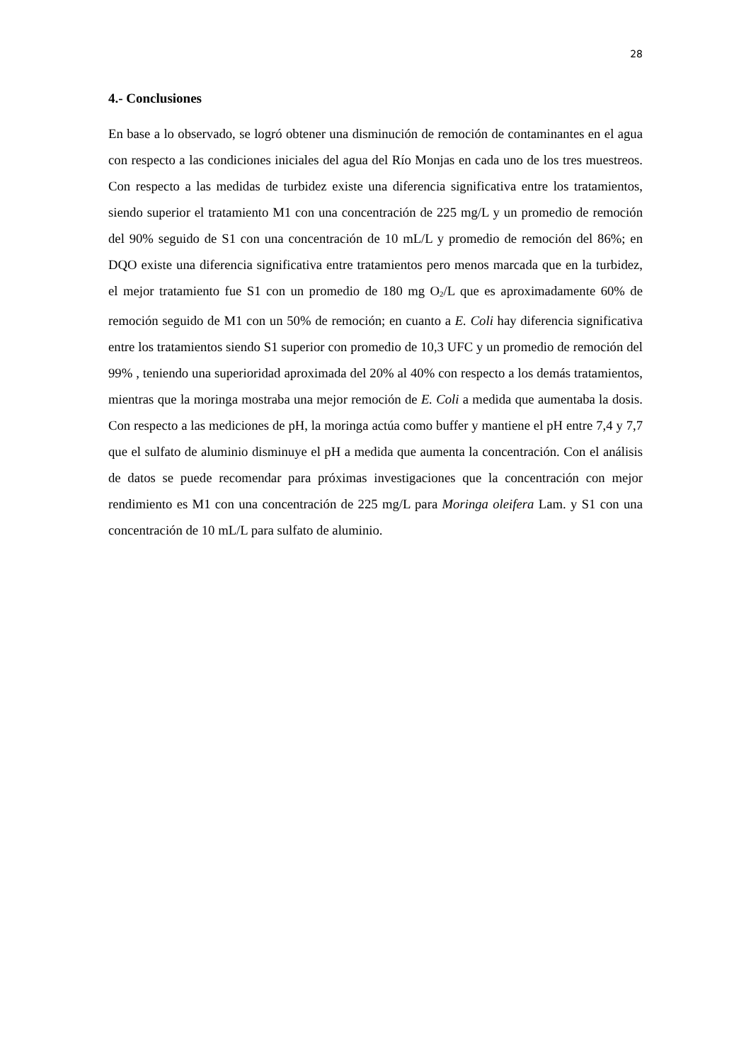28
4.- Conclusiones
En base a lo observado, se logró obtener una disminución de remoción de contaminantes en el agua con respecto a las condiciones iniciales del agua del Río Monjas en cada uno de los tres muestreos. Con respecto a las medidas de turbidez existe una diferencia significativa entre los tratamientos, siendo superior el tratamiento M1 con una concentración de 225 mg/L y un promedio de remoción del 90% seguido de S1 con una concentración de 10 mL/L y promedio de remoción del 86%; en DQO existe una diferencia significativa entre tratamientos pero menos marcada que en la turbidez, el mejor tratamiento fue S1 con un promedio de 180 mg O<sub>2</sub>/L que es aproximadamente 60% de remoción seguido de M1 con un 50% de remoción; en cuanto a E. Coli hay diferencia significativa entre los tratamientos siendo S1 superior con promedio de 10,3 UFC y un promedio de remoción del 99% , teniendo una superioridad aproximada del 20% al 40% con respecto a los demás tratamientos, mientras que la moringa mostraba una mejor remoción de E. Coli a medida que aumentaba la dosis. Con respecto a las mediciones de pH, la moringa actúa como buffer y mantiene el pH entre 7,4 y 7,7 que el sulfato de aluminio disminuye el pH a medida que aumenta la concentración. Con el análisis de datos se puede recomendar para próximas investigaciones que la concentración con mejor rendimiento es M1 con una concentración de 225 mg/L para Moringa oleifera Lam. y S1 con una concentración de 10 mL/L para sulfato de aluminio.